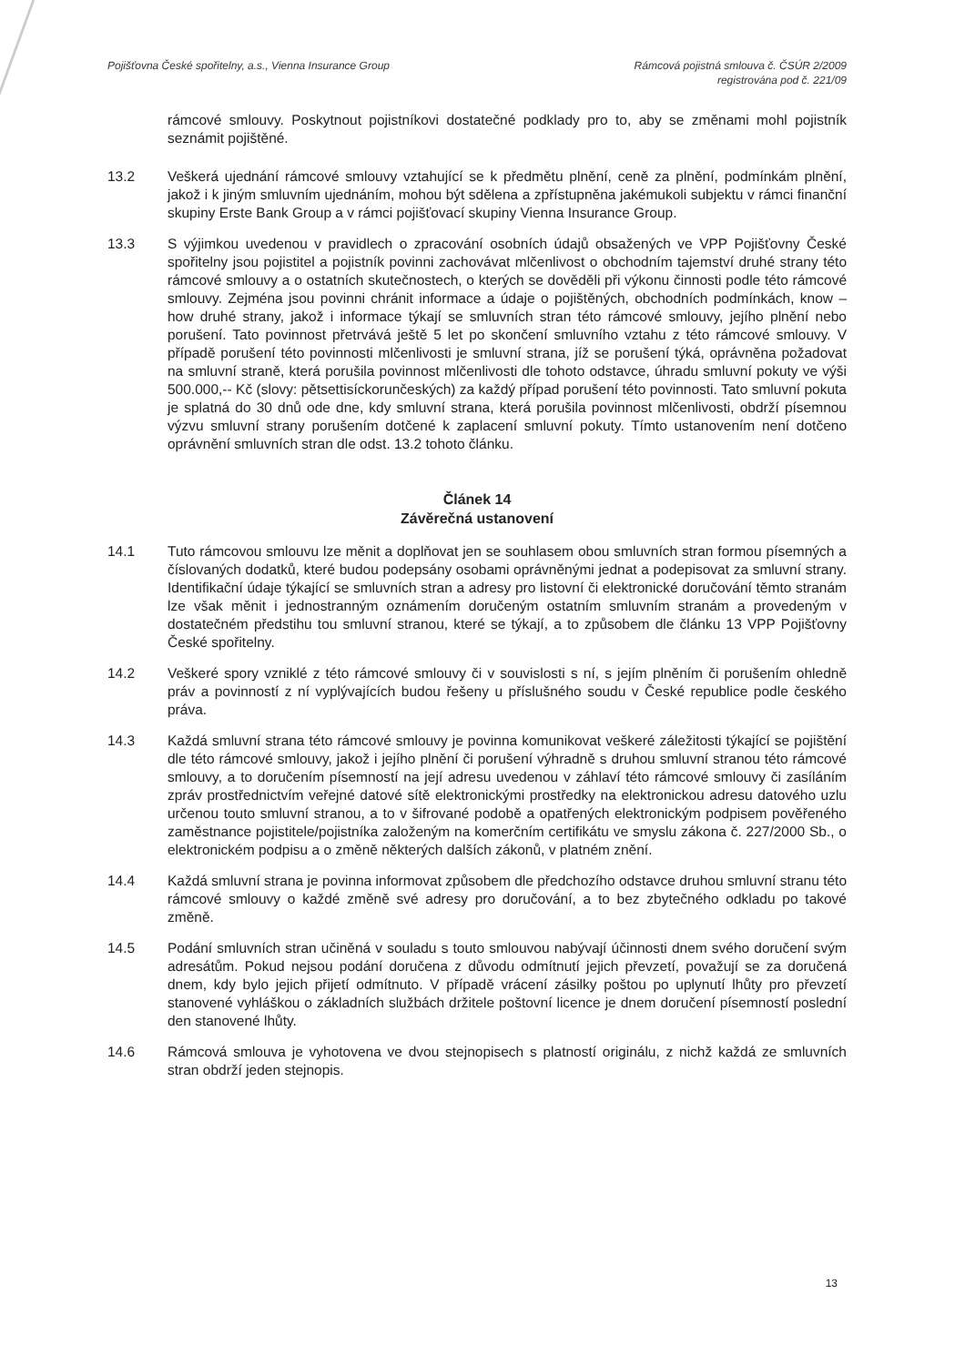Pojišťovna České spořitelny, a.s., Vienna Insurance Group
Rámcová pojistná smlouva č. ČSÚR 2/2009
registrována pod č. 221/09
rámcové smlouvy. Poskytnout pojistníkovi dostatečné podklady pro to, aby se změnami mohl pojistník seznámit pojištěné.
13.2 Veškerá ujednání rámcové smlouvy vztahující se k předmětu plnění, ceně za plnění, podmínkám plnění, jakož i k jiným smluvním ujednáním, mohou být sdělena a zpřístupněna jakémukoli subjektu v rámci finanční skupiny Erste Bank Group a v rámci pojišťovací skupiny Vienna Insurance Group.
13.3 S výjimkou uvedenou v pravidlech o zpracování osobních údajů obsažených ve VPP Pojišťovny České spořitelny jsou pojistitel a pojistník povinni zachovávat mlčenlivost o obchodním tajemství druhé strany této rámcové smlouvy a o ostatních skutečnostech, o kterých se dověděli při výkonu činnosti podle této rámcové smlouvy. Zejména jsou povinni chránit informace a údaje o pojištěných, obchodních podmínkách, know – how druhé strany, jakož i informace týkají se smluvních stran této rámcové smlouvy, jejího plnění nebo porušení. Tato povinnost přetrvává ještě 5 let po skončení smluvního vztahu z této rámcové smlouvy. V případě porušení této povinnosti mlčenlivosti je smluvní strana, jíž se porušení týká, oprávněna požadovat na smluvní straně, která porušila povinnost mlčenlivosti dle tohoto odstavce, úhradu smluvní pokuty ve výši 500.000,-- Kč (slovy: pětsettisíckorunčeských) za každý případ porušení této povinnosti. Tato smluvní pokuta je splatná do 30 dnů ode dne, kdy smluvní strana, která porušila povinnost mlčenlivosti, obdrží písemnou výzvu smluvní strany porušením dotčené k zaplacení smluvní pokuty. Tímto ustanovením není dotčeno oprávnění smluvních stran dle odst. 13.2 tohoto článku.
Článek 14
Závěrečná ustanovení
14.1 Tuto rámcovou smlouvu lze měnit a doplňovat jen se souhlasem obou smluvních stran formou písemných a číslovaných dodatků, které budou podepsány osobami oprávněnými jednat a podepisovat za smluvní strany. Identifikační údaje týkající se smluvních stran a adresy pro listovní či elektronické doručování těmto stranám lze však měnit i jednostranným oznámením doručeným ostatním smluvním stranám a provedeným v dostatečném předstihu tou smluvní stranou, které se týkají, a to způsobem dle článku 13 VPP Pojišťovny České spořitelny.
14.2 Veškeré spory vzniklé z této rámcové smlouvy či v souvislosti s ní, s jejím plněním či porušením ohledně práv a povinností z ní vyplývajících budou řešeny u příslušného soudu v České republice podle českého práva.
14.3 Každá smluvní strana této rámcové smlouvy je povinna komunikovat veškeré záležitosti týkající se pojištění dle této rámcové smlouvy, jakož i jejího plnění či porušení výhradně s druhou smluvní stranou této rámcové smlouvy, a to doručením písemností na její adresu uvedenou v záhlaví této rámcové smlouvy či zasíláním zpráv prostřednictvím veřejné datové sítě elektronickými prostředky na elektronickou adresu datového uzlu určenou touto smluvní stranou, a to v šifrované podobě a opatřených elektronickým podpisem pověřeného zaměstnance pojistitele/pojistníka založeným na komerčním certifikátu ve smyslu zákona č. 227/2000 Sb., o elektronickém podpisu a o změně některých dalších zákonů, v platném znění.
14.4 Každá smluvní strana je povinna informovat způsobem dle předchozího odstavce druhou smluvní stranu této rámcové smlouvy o každé změně své adresy pro doručování, a to bez zbytečného odkladu po takové změně.
14.5 Podání smluvních stran učiněná v souladu s touto smlouvou nabývají účinnosti dnem svého doručení svým adresátům. Pokud nejsou podání doručena z důvodu odmítnutí jejich převzetí, považují se za doručená dnem, kdy bylo jejich přijetí odmítnuto. V případě vrácení zásilky poštou po uplynutí lhůty pro převzetí stanovené vyhláškou o základních službách držitele poštovní licence je dnem doručení písemností poslední den stanovené lhůty.
14.6 Rámcová smlouva je vyhotovena ve dvou stejnopisech s platností originálu, z nichž každá ze smluvních stran obdrží jeden stejnopis.
13